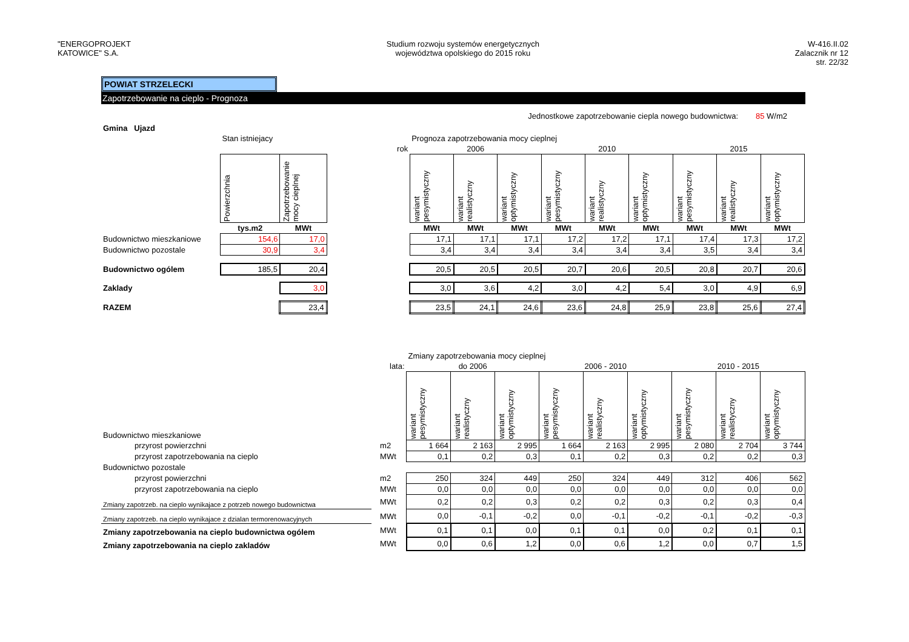"ENERGOPROJEKT
KATOWICE" S.A.
Studium rozwoju systemów energetycznych
województwa opolskiego do 2015 roku
W-416.II.02
Zalacznik nr 12
str. 22/32
POWIAT STRZELECKI
Zapotrzebowanie na cieplo - Prognoza
Jednostkowe zapotrzebowanie ciepla nowego budownictwa: 85 W/m2
| Gmina Ujazd | | | | | | | | | | | | |
| | Stan istniejacy | | | Prognoza zapotrzebowania mocy cieplnej | | | | | | | | |
| | | | rok | 2006 | | | 2010 | | | 2015 | | |
| | Powierzchnia | Zapotrzebowanie mocy cieplnej | | wariant pesymistyczny | wariant realistyczny | wariant optymistyczny | wariant pesymistyczny | wariant realistyczny | wariant optymistyczny | wariant pesymistyczny | wariant realistyczny | wariant optymistyczny |
| | tys.m2 | MWt | | MWt | MWt | MWt | MWt | MWt | MWt | MWt | MWt | MWt |
| Budownictwo mieszkaniowe | 154,6 | 17,0 | | 17,1 | 17,1 | 17,1 | 17,2 | 17,2 | 17,1 | 17,4 | 17,3 | 17,2 |
| Budownictwo pozostale | 30,9 | 3,4 | | 3,4 | 3,4 | 3,4 | 3,4 | 3,4 | 3,4 | 3,5 | 3,4 | 3,4 |
| Budownictwo ogólem | 185,5 | 20,4 | | 20,5 | 20,5 | 20,5 | 20,7 | 20,6 | 20,5 | 20,8 | 20,7 | 20,6 |
| Zaklady | | 3,0 | | 3,0 | 3,6 | 4,2 | 3,0 | 4,2 | 5,4 | 3,0 | 4,9 | 6,9 |
| RAZEM | | 23,4 | | 23,5 | 24,1 | 24,6 | 23,6 | 24,8 | 25,9 | 23,8 | 25,6 | 27,4 |
| | | | Zmiany zapotrzebowania mocy cieplnej | | | | | | | | |
| | | lata: | do 2006 | | | 2006 - 2010 | | | 2010 - 2015 | | |
| Budownictwo mieszkaniowe | | | wariant pesymistyczny | wariant realistyczny | wariant optymistyczny | wariant pesymistyczny | wariant realistyczny | wariant optymistyczny | wariant pesymistyczny | wariant realistyczny | wariant optymistyczny |
| przyrost powierzchni | | m2 | 1 664 | 2 163 | 2 995 | 1 664 | 2 163 | 2 995 | 2 080 | 2 704 | 3 744 |
| przyrost zapotrzebowania na cieplo | | MWt | 0,1 | 0,2 | 0,3 | 0,1 | 0,2 | 0,3 | 0,2 | 0,2 | 0,3 |
| Budownictwo pozostale | | | | | | | | | | | |
| przyrost powierzchni | | m2 | 250 | 324 | 449 | 250 | 324 | 449 | 312 | 406 | 562 |
| przyrost zapotrzebowania na cieplo | | MWt | 0,0 | 0,0 | 0,0 | 0,0 | 0,0 | 0,0 | 0,0 | 0,0 | 0,0 |
| Zmiany zapotrzeb. na cieplo wynikajace z potrzeb nowego budownictwa | | MWt | 0,2 | 0,2 | 0,3 | 0,2 | 0,2 | 0,3 | 0,2 | 0,3 | 0,4 |
| Zmiany zapotrzeb. na cieplo wynikajace z dzialan termorenowacyjnych | | MWt | 0,0 | -0,1 | -0,2 | 0,0 | -0,1 | -0,2 | -0,1 | -0,2 | -0,3 |
| Zmiany zapotrzebowania na cieplo budownictwa ogólem | | MWt | 0,1 | 0,1 | 0,0 | 0,1 | 0,1 | 0,0 | 0,2 | 0,1 | 0,1 |
| Zmiany zapotrzebowania na cieplo zakladów | | MWt | 0,0 | 0,6 | 1,2 | 0,0 | 0,6 | 1,2 | 0,0 | 0,7 | 1,5 |